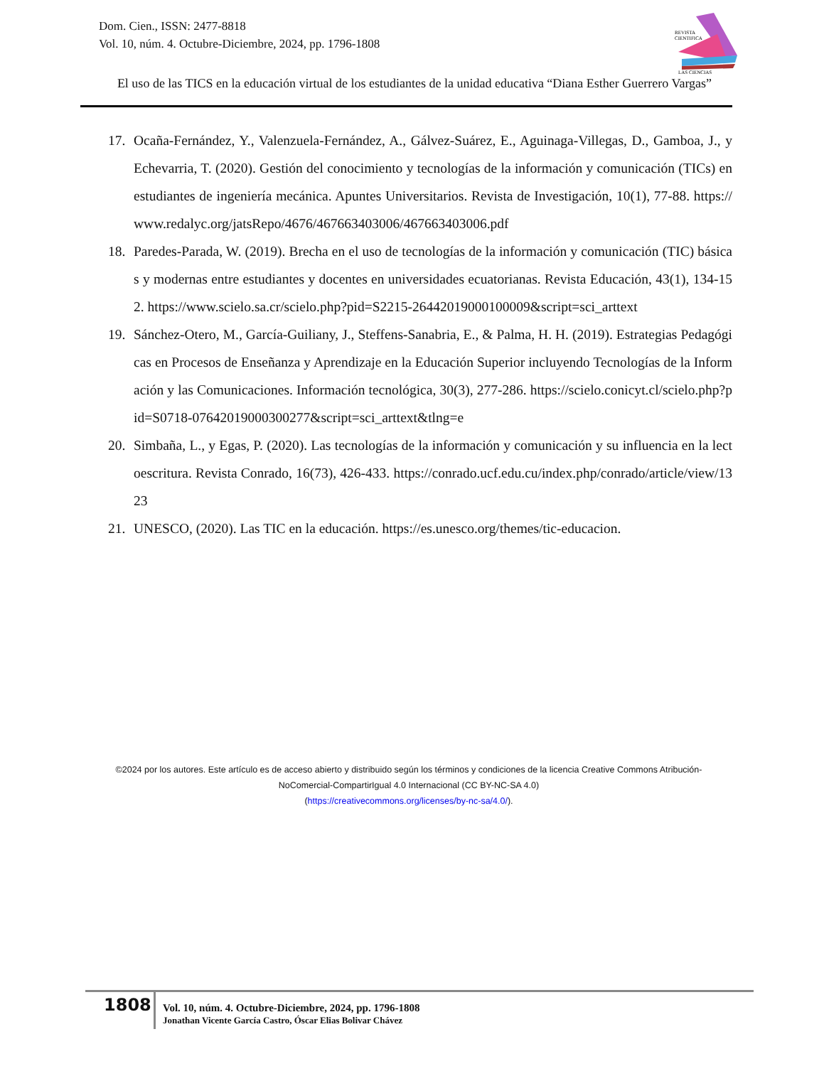Dom. Cien., ISSN: 2477-8818
Vol. 10, núm. 4. Octubre-Diciembre, 2024, pp. 1796-1808
REVISTA
CIENTIFICA
LAS CIENCIAS
El uso de las TICS en la educación virtual de los estudiantes de la unidad educativa “Diana Esther Guerrero Vargas”
17. Ocaña-Fernández, Y., Valenzuela-Fernández, A., Gálvez-Suárez, E., Aguinaga-Villegas, D., Gamboa, J., y Echevarria, T. (2020). Gestión del conocimiento y tecnologías de la información y comunicación (TICs) en estudiantes de ingeniería mecánica. Apuntes Universitarios. Revista de Investigación, 10(1), 77-88. https://www.redalyc.org/jatsRepo/4676/467663403006/467663403006.pdf
18. Paredes-Parada, W. (2019). Brecha en el uso de tecnologías de la información y comunicación (TIC) básicas y modernas entre estudiantes y docentes en universidades ecuatorianas. Revista Educación, 43(1), 134-152. https://www.scielo.sa.cr/scielo.php?pid=S2215-26442019000100009&script=sci_arttext
19. Sánchez-Otero, M., García-Guiliany, J., Steffens-Sanabria, E., & Palma, H. H. (2019). Estrategias Pedagógicas en Procesos de Enseñanza y Aprendizaje en la Educación Superior incluyendo Tecnologías de la Información y las Comunicaciones. Información tecnológica, 30(3), 277-286. https://scielo.conicyt.cl/scielo.php?pid=S0718-07642019000300277&script=sci_arttext&tlng=e
20. Simbaña, L., y Egas, P. (2020). Las tecnologías de la información y comunicación y su influencia en la lectoescritura. Revista Conrado, 16(73), 426-433. https://conrado.ucf.edu.cu/index.php/conrado/article/view/1323
21. UNESCO, (2020). Las TIC en la educación. https://es.unesco.org/themes/tic-educacion.
©2024 por los autores. Este artículo es de acceso abierto y distribuido según los términos y condiciones de la licencia Creative Commons Atribución-NoComercial-CompartirIgual 4.0 Internacional (CC BY-NC-SA 4.0)
(https://creativecommons.org/licenses/by-nc-sa/4.0/).
1808
Vol. 10, núm. 4. Octubre-Diciembre, 2024, pp. 1796-1808
Jonathan Vicente García Castro, Óscar Elias Bolivar Chávez